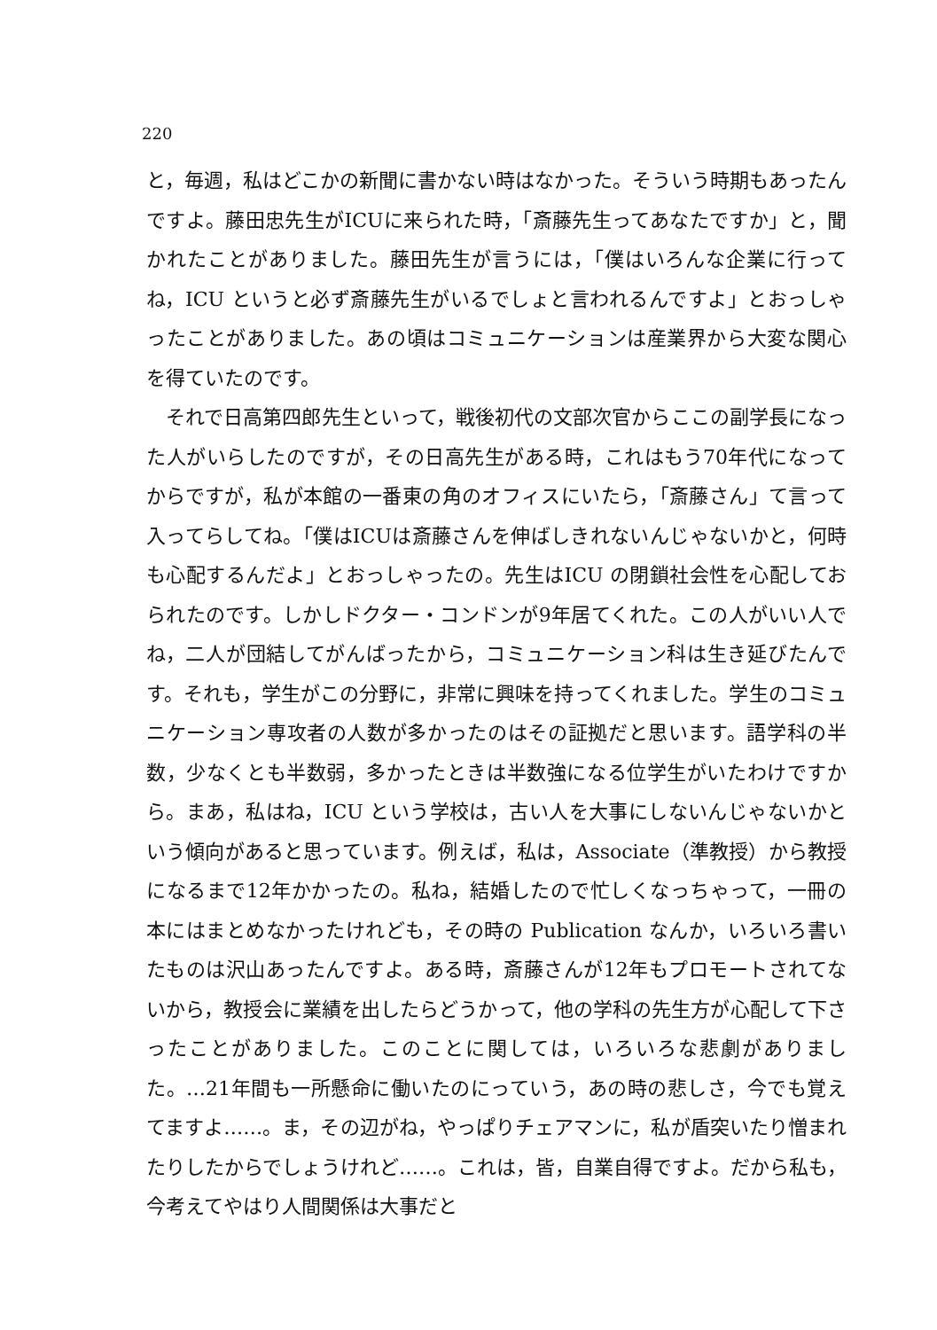220
と，毎週，私はどこかの新聞に書かない時はなかった。そういう時期もあったんですよ。藤田忠先生がICUに来られた時，「斎藤先生ってあなたですか」と，聞かれたことがありました。藤田先生が言うには，「僕はいろんな企業に行ってね，ICU というと必ず斎藤先生がいるでしょと言われるんですよ」とおっしゃったことがありました。あの頃はコミュニケーションは産業界から大変な関心を得ていたのです。
　それで日高第四郎先生といって，戦後初代の文部次官からここの副学長になった人がいらしたのですが，その日高先生がある時，これはもう70年代になってからですが，私が本館の一番東の角のオフィスにいたら，「斎藤さん」て言って入ってらしてね。「僕はICUは斎藤さんを伸ばしきれないんじゃないかと，何時も心配するんだよ」とおっしゃったの。先生はICU の閉鎖社会性を心配しておられたのです。しかしドクター・コンドンが9年居てくれた。この人がいい人でね，二人が団結してがんばったから，コミュニケーション科は生き延びたんです。それも，学生がこの分野に，非常に興味を持ってくれました。学生のコミュニケーション専攻者の人数が多かったのはその証拠だと思います。語学科の半数，少なくとも半数弱，多かったときは半数強になる位学生がいたわけですから。まあ，私はね，ICU という学校は，古い人を大事にしないんじゃないかという傾向があると思っています。例えば，私は，Associate（準教授）から教授になるまで12年かかったの。私ね，結婚したので忙しくなっちゃって，一冊の本にはまとめなかったけれども，その時の Publication なんか，いろいろ書いたものは沢山あったんですよ。ある時，斎藤さんが12年もプロモートされてないから，教授会に業績を出したらどうかって，他の学科の先生方が心配して下さったことがありました。このことに関しては，いろいろな悲劇がありました。…21年間も一所懸命に働いたのにっていう，あの時の悲しさ，今でも覚えてますよ……。ま，その辺がね，やっぱりチェアマンに，私が盾突いたり憎まれたりしたからでしょうけれど……。これは，皆，自業自得ですよ。だから私も，今考えてやはり人間関係は大事だと